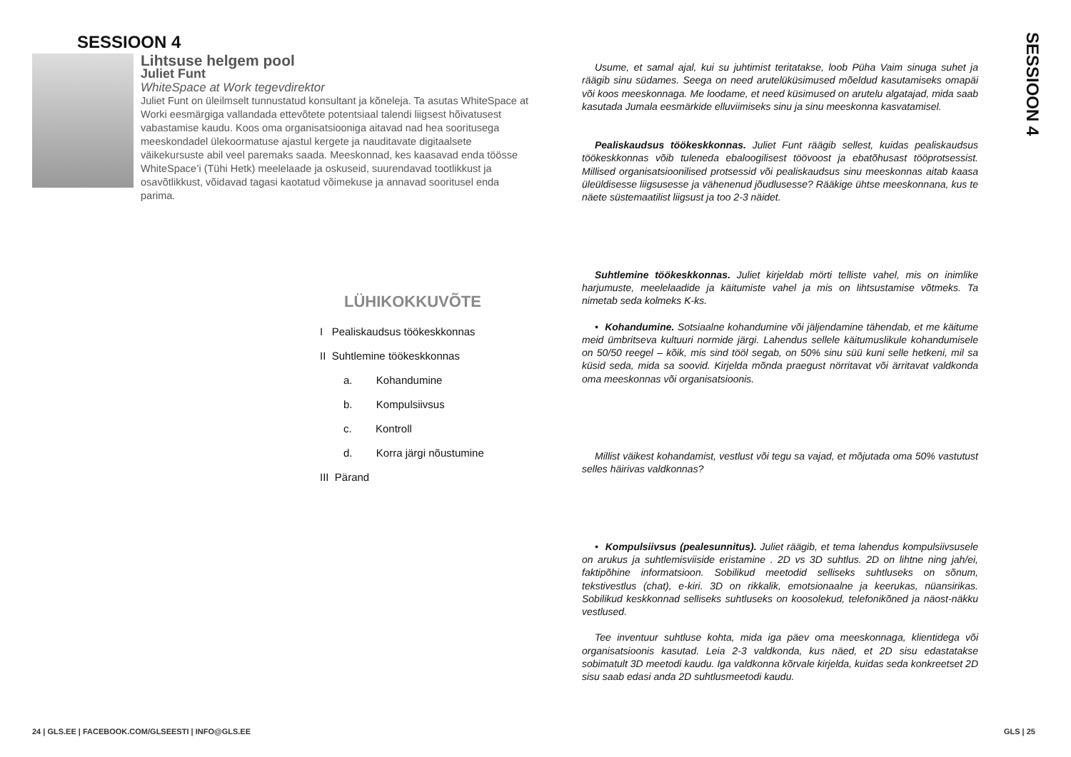SESSIOON 4
Lihtsuse helgem pool
Juliet Funt
WhiteSpace at Work tegevdirektor
Juliet Funt on üleilmselt tunnustatud konsultant ja kõneleja. Ta asutas WhiteSpace at Worki eesmärgiga vallandada ettevõtete potentsiaal talendi liigsest hõivatusest vabastamise kaudu. Koos oma organisatsiooniga aitavad nad hea sooritusega meeskondadel ülekoormatuse ajastul kergete ja nauditavate digitaalsete väikekursuste abil veel paremaks saada. Meeskonnad, kes kaasavad enda töösse WhiteSpace’i (Tühi Hetk) meelelaade ja oskuseid, suurendavad tootlikkust ja osavõtlikkust, võidavad tagasi kaotatud võimekuse ja annavad sooritusel enda parima.
LÜHIKOKKUVÕTE
I Pealiskaudsus töökeskkonnas
II Suhtlemine töökeskkonnas
a. Kohandumine
b. Kompulsiivsus
c. Kontroll
d. Korra järgi nõustumine
III Pärand
Usume, et samal ajal, kui su juhtimist teritatakse, loob Püha Vaim sinuga suhet ja räägib sinu südames. Seega on need arutelüküsimused mõeldud kasutamiseks omapäi või koos meeskonnaga. Me loodame, et need küsimused on arutelu algatajad, mida saab kasutada Jumala eesmärkide elluviimiseks sinu ja sinu meeskonna kasvatamisel.
Pealiskaudsus töökeskkonnas. Juliet Funt räägib sellest, kuidas pealiskaudsus töökeskkonnas võib tuleneda ebaloogilisest töövoost ja ebatõhusast tööprotsessist. Millised organisatsioonilised protsessid või pealiskaudsus sinu meeskonnas aitab kaasa üleüldisesse liigsusesse ja vähenenud jõudlusesse? Rääkige ühtse meeskonnana, kus te näete süstemaatilist liigsust ja too 2-3 näidet.
Suhtlemine töökeskkonnas. Juliet kirjeldab mörti telliste vahel, mis on inimlike harjumuste, meelelaadide ja käitumiste vahel ja mis on lihtsustamise võtmeks. Ta nimetab seda kolmeks K-ks.
• Kohandumine. Sotsiaalne kohandumine või jäljendamine tähendab, et me käitume meid ümbritseva kultuuri normide järgi. Lahendus sellele käitumuslikule kohandumisele on 50/50 reegel – kõik, mis sind tööl segab, on 50% sinu süü kuni selle hetkeni, mil sa küsid seda, mida sa soovid. Kirjelda mõnda praegust nörritavat või ärritavat valdkonda oma meeskonnas või organisatsioonis.
Millist väikest kohandamist, vestlust või tegu sa vajad, et mõjutada oma 50% vastutust selles häirivas valdkonnas?
• Kompulsiivsus (pealesunnitus). Juliet räägib, et tema lahendus kompulsiivsusele on arukus ja suhtlemisviiside eristamine . 2D vs 3D suhtlus. 2D on lihtne ning jah/ei, faktipõhine informatsioon. Sobilikud meetodid selliseks suhtluseks on sõnum, tekstivestlus (chat), e-kiri. 3D on rikkalik, emotsionaalne ja keerukas, nüansirikas. Sobilikud keskkonnad selliseks suhtluseks on koosolekud, telefonikõned ja näost-näkku vestlused.
Tee inventuur suhtluse kohta, mida iga päev oma meeskonnaga, klientidega või organisatsioonis kasutad. Leia 2-3 valdkonda, kus näed, et 2D sisu edastatakse sobimatult 3D meetodi kaudu. Iga valdkonna kõrvale kirjelda, kuidas seda konkreetset 2D sisu saab edasi anda 2D suhtlusmeetodi kaudu.
SESSIOON 4
24 | GLS.EE | FACEBOOK.COM/GLSEESTI | INFO@GLS.EE
GLS | 25